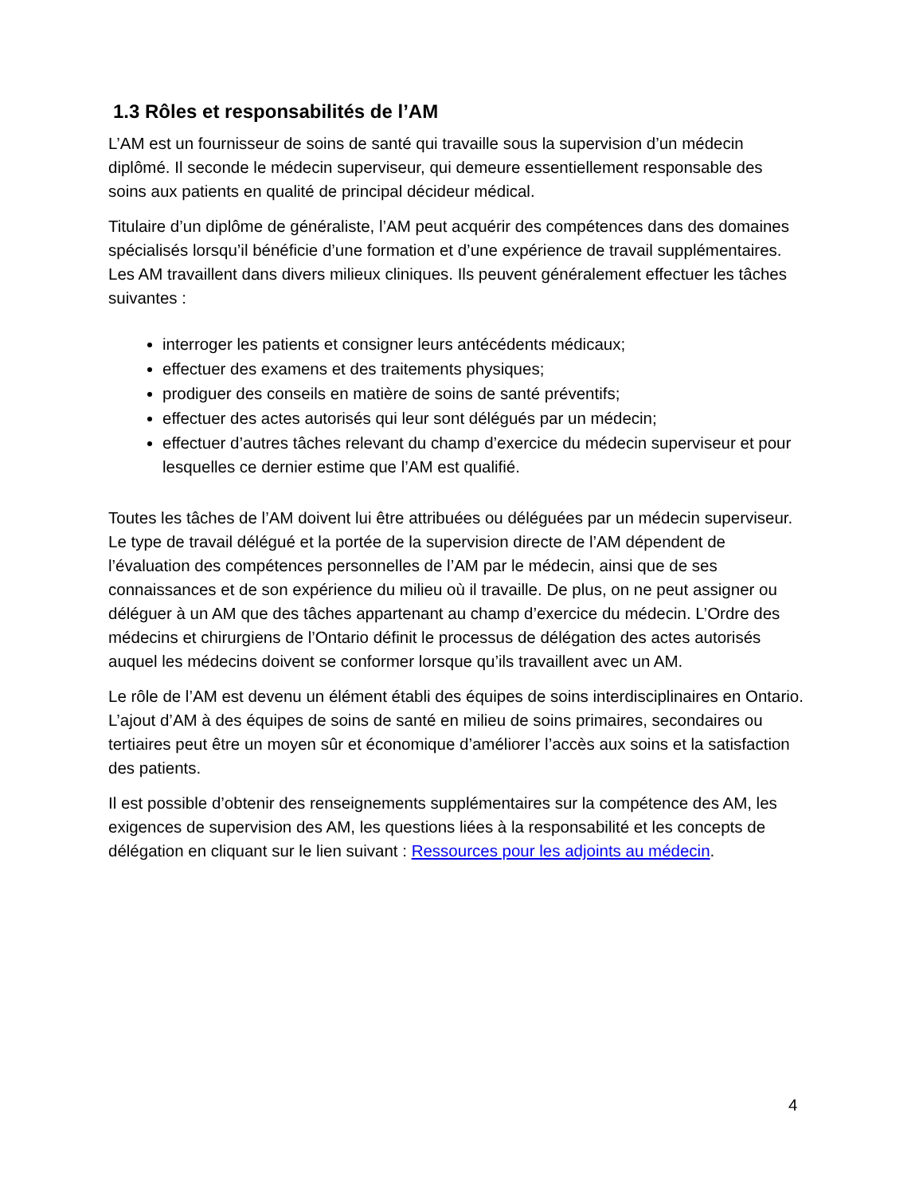1.3 Rôles et responsabilités de l’AM
L’AM est un fournisseur de soins de santé qui travaille sous la supervision d’un médecin diplômé. Il seconde le médecin superviseur, qui demeure essentiellement responsable des soins aux patients en qualité de principal décideur médical.
Titulaire d’un diplôme de généraliste, l’AM peut acquérir des compétences dans des domaines spécialisés lorsqu’il bénéficie d’une formation et d’une expérience de travail supplémentaires. Les AM travaillent dans divers milieux cliniques. Ils peuvent généralement effectuer les tâches suivantes :
interroger les patients et consigner leurs antécédents médicaux;
effectuer des examens et des traitements physiques;
prodiguer des conseils en matière de soins de santé préventifs;
effectuer des actes autorisés qui leur sont délégués par un médecin;
effectuer d’autres tâches relevant du champ d’exercice du médecin superviseur et pour lesquelles ce dernier estime que l’AM est qualifié.
Toutes les tâches de l’AM doivent lui être attribuées ou déléguées par un médecin superviseur. Le type de travail délégué et la portée de la supervision directe de l’AM dépendent de l’évaluation des compétences personnelles de l’AM par le médecin, ainsi que de ses connaissances et de son expérience du milieu où il travaille. De plus, on ne peut assigner ou déléguer à un AM que des tâches appartenant au champ d’exercice du médecin. L’Ordre des médecins et chirurgiens de l’Ontario définit le processus de délégation des actes autorisés auquel les médecins doivent se conformer lorsque qu’ils travaillent avec un AM.
Le rôle de l’AM est devenu un élément établi des équipes de soins interdisciplinaires en Ontario. L’ajout d’AM à des équipes de soins de santé en milieu de soins primaires, secondaires ou tertiaires peut être un moyen sûr et économique d’améliorer l’accès aux soins et la satisfaction des patients.
Il est possible d’obtenir des renseignements supplémentaires sur la compétence des AM, les exigences de supervision des AM, les questions liées à la responsabilité et les concepts de délégation en cliquant sur le lien suivant : Ressources pour les adjoints au médecin.
4